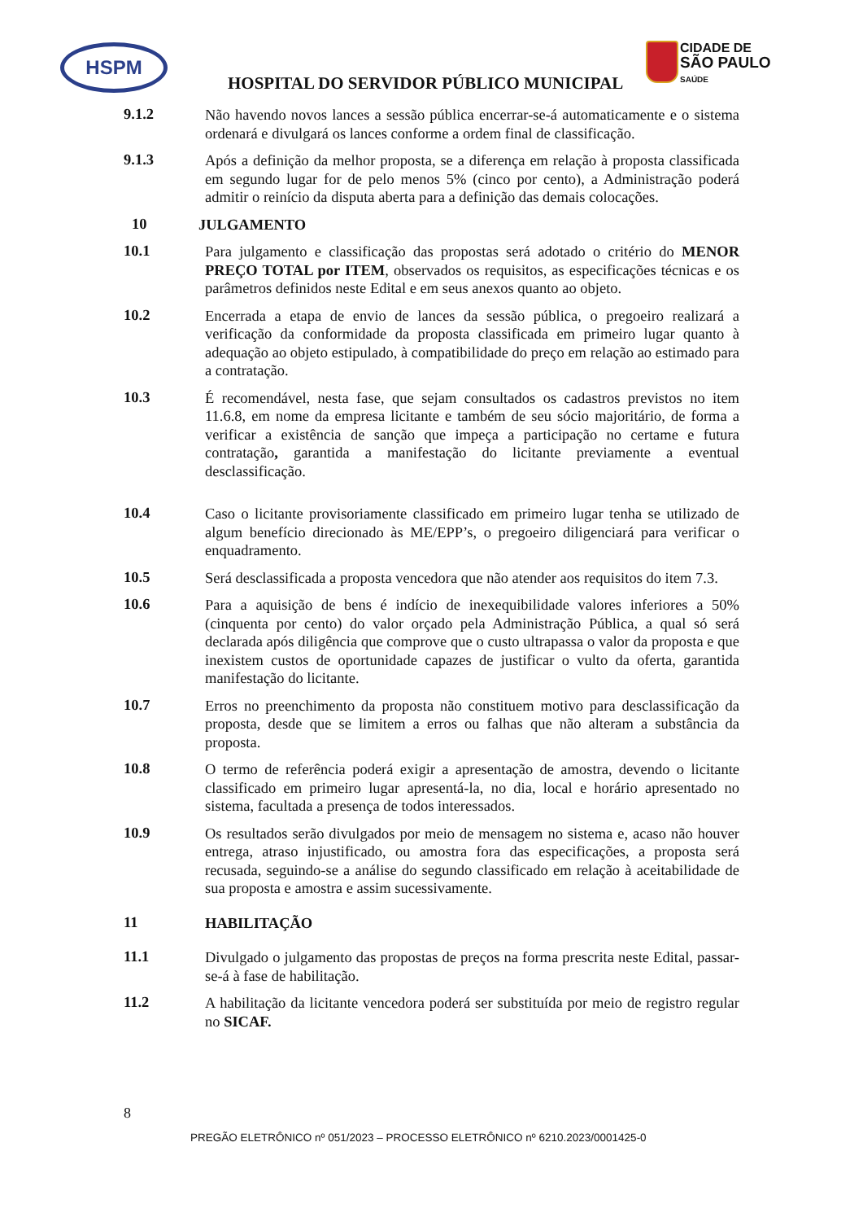HSPM
CIDADE DE
SÃO PAULO
SAÚDE
HOSPITAL DO SERVIDOR PÚBLICO MUNICIPAL
9.1.2
Não havendo novos lances a sessão pública encerrar-se-á automaticamente e o sistema ordenará e divulgará os lances conforme a ordem final de classificação.
9.1.3
Após a definição da melhor proposta, se a diferença em relação à proposta classificada em segundo lugar for de pelo menos 5% (cinco por cento), a Administração poderá admitir o reinício da disputa aberta para a definição das demais colocações.
10
JULGAMENTO
10.1
Para julgamento e classificação das propostas será adotado o critério do MENOR PREÇO TOTAL por ITEM, observados os requisitos, as especificações técnicas e os parâmetros definidos neste Edital e em seus anexos quanto ao objeto.
10.2
Encerrada a etapa de envio de lances da sessão pública, o pregoeiro realizará a verificação da conformidade da proposta classificada em primeiro lugar quanto à adequação ao objeto estipulado, à compatibilidade do preço em relação ao estimado para a contratação.
10.3
É recomendável, nesta fase, que sejam consultados os cadastros previstos no item 11.6.8, em nome da empresa licitante e também de seu sócio majoritário, de forma a verificar a existência de sanção que impeça a participação no certame e futura contratação, garantida a manifestação do licitante previamente a eventual desclassificação.
10.4
Caso o licitante provisoriamente classificado em primeiro lugar tenha se utilizado de algum benefício direcionado às ME/EPP’s, o pregoeiro diligenciará para verificar o enquadramento.
10.5
Será desclassificada a proposta vencedora que não atender aos requisitos do item 7.3.
10.6
Para a aquisição de bens é indício de inexequibilidade valores inferiores a 50% (cinquenta por cento) do valor orçado pela Administração Pública, a qual só será declarada após diligência que comprove que o custo ultrapassa o valor da proposta e que inexistem custos de oportunidade capazes de justificar o vulto da oferta, garantida manifestação do licitante.
10.7
Erros no preenchimento da proposta não constituem motivo para desclassificação da proposta, desde que se limitem a erros ou falhas que não alteram a substância da proposta.
10.8
O termo de referência poderá exigir a apresentação de amostra, devendo o licitante classificado em primeiro lugar apresentá-la, no dia, local e horário apresentado no sistema, facultada a presença de todos interessados.
10.9
Os resultados serão divulgados por meio de mensagem no sistema e, acaso não houver entrega, atraso injustificado, ou amostra fora das especificações, a proposta será recusada, seguindo-se a análise do segundo classificado em relação à aceitabilidade de sua proposta e amostra e assim sucessivamente.
11
HABILITAÇÃO
11.1
Divulgado o julgamento das propostas de preços na forma prescrita neste Edital, passar-se-á à fase de habilitação.
11.2
A habilitação da licitante vencedora poderá ser substituída por meio de registro regular no SICAF.
8
PREGÃO ELETRÔNICO nº 051/2023 – PROCESSO ELETRÔNICO nº 6210.2023/0001425-0